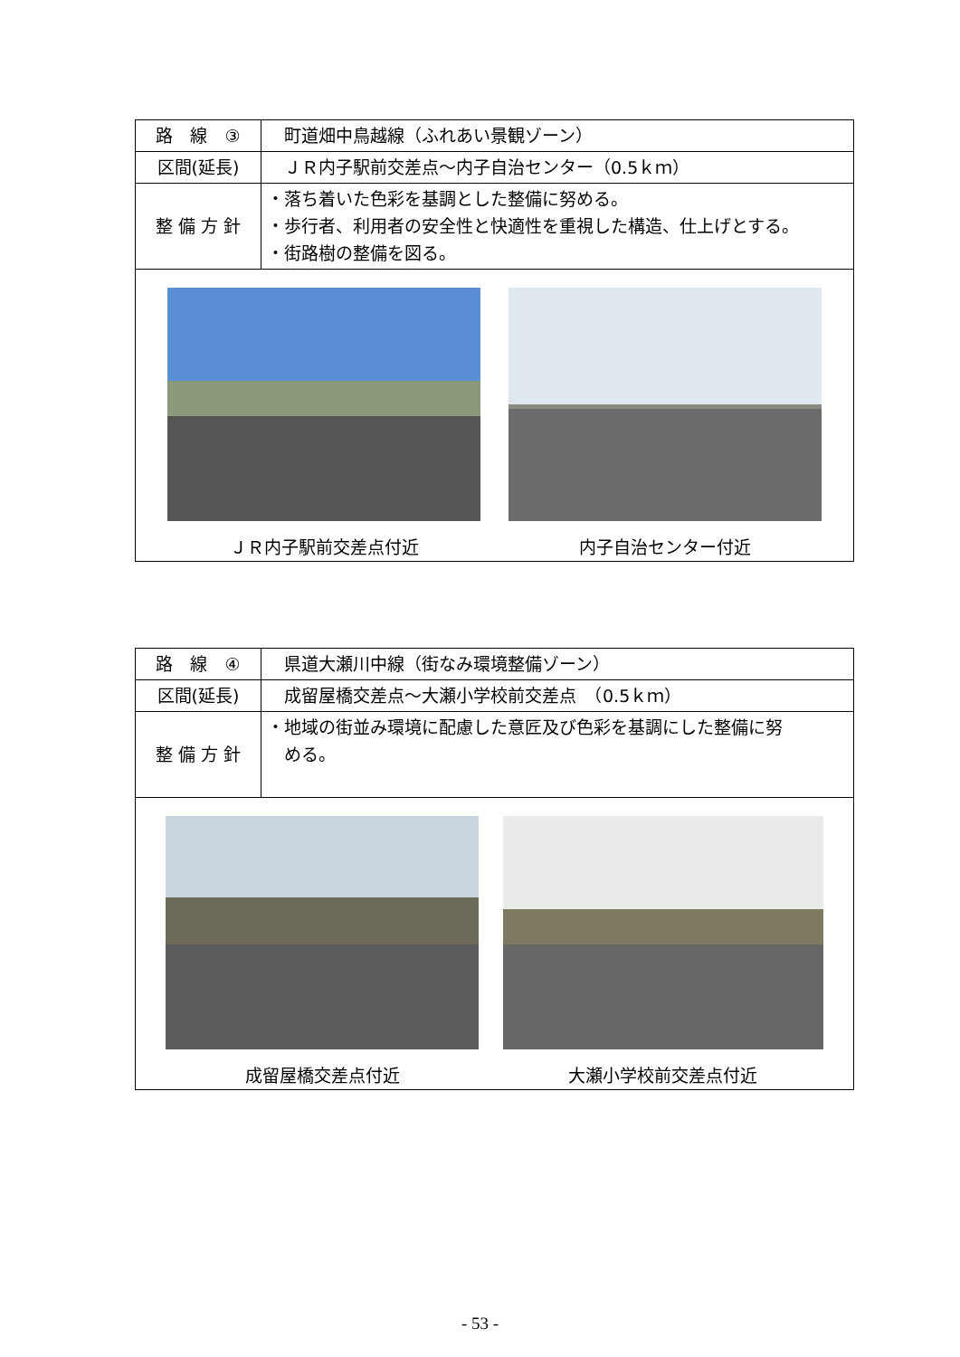| 路 線 ③ | 町道畑中鳥越線（ふれあい景観ゾーン） |
| 区間(延長) | ＪＲ内子駅前交差点～内子自治センター（0.5ｋｍ） |
| 整 備 方 針 | ・落ち着いた色彩を基調とした整備に努める。 ・歩行者、利用者の安全性と快適性を重視した構造、仕上げとする。 ・街路樹の整備を図る。 |
| ＪＲ内子駅前交差点付近 内子自治センター付近 | |
| 路 線 ④ | 県道大瀬川中線（街なみ環境整備ゾーン） |
| 区間(延長) | 成留屋橋交差点～大瀬小学校前交差点 （0.5ｋｍ） |
| 整 備 方 針 | ・地域の街並み環境に配慮した意匠及び色彩を基調にした整備に努 める。 |
| 成留屋橋交差点付近 大瀬小学校前交差点付近 | |
- 53 -